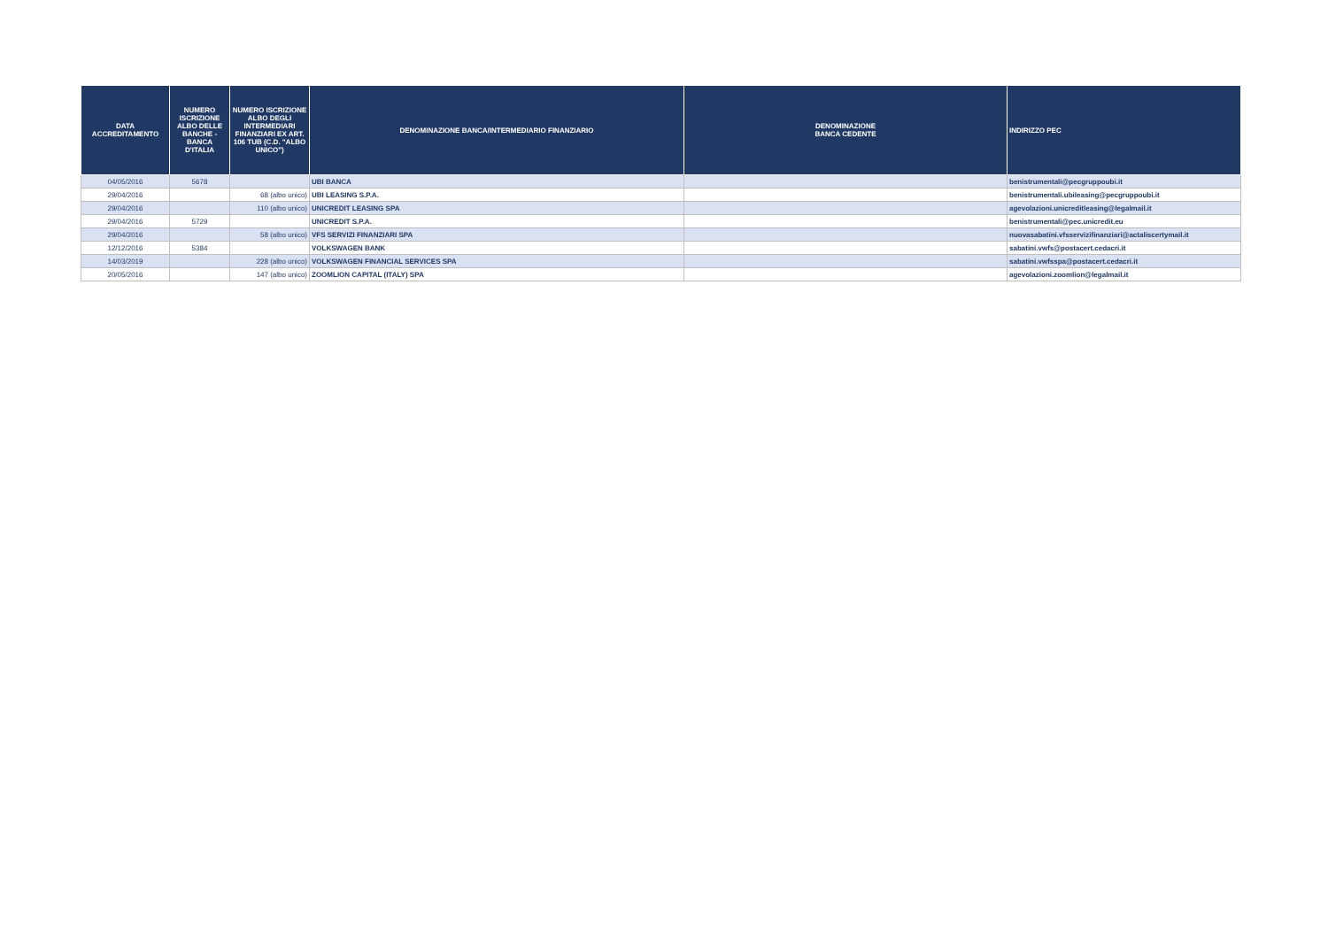| DATA ACCREDITAMENTO | NUMERO ISCRIZIONE ALBO DELLE BANCHE - BANCA D'ITALIA | NUMERO ISCRIZIONE ALBO DEGLI INTERMEDIARI FINANZIARI EX ART. 106 TUB (C.D. "ALBO UNICO") | DENOMINAZIONE BANCA/INTERMEDIARIO FINANZIARIO | DENOMINAZIONE BANCA CEDENTE | INDIRIZZO PEC |
| --- | --- | --- | --- | --- | --- |
| 04/05/2016 | 5678 | | UBI BANCA | | benistrumentali@pecgruppoubi.it |
| 29/04/2016 | | 68 (albo unico) | UBI LEASING S.P.A. | | benistrumentali.ubileasing@pecgruppoubi.it |
| 29/04/2016 | | 110 (albo unico) | UNICREDIT LEASING SPA | | agevolazioni.unicreditleasing@legalmail.it |
| 29/04/2016 | 5729 | | UNICREDIT S.P.A. | | benistrumentali@pec.unicredit.eu |
| 29/04/2016 | | 58 (albo unico) | VFS SERVIZI FINANZIARI SPA | | nuovasabatini.vfsservizifinanziari@actaliscertymail.it |
| 12/12/2016 | 5384 | | VOLKSWAGEN BANK | | sabatini.vwfs@postacert.cedacri.it |
| 14/03/2019 | | 228 (albo unico) | VOLKSWAGEN FINANCIAL SERVICES SPA | | sabatini.vwfsspa@postacert.cedacri.it |
| 20/05/2016 | | 147 (albo unico) | ZOOMLION CAPITAL (ITALY) SPA | | agevolazioni.zoomlion@legalmail.it |